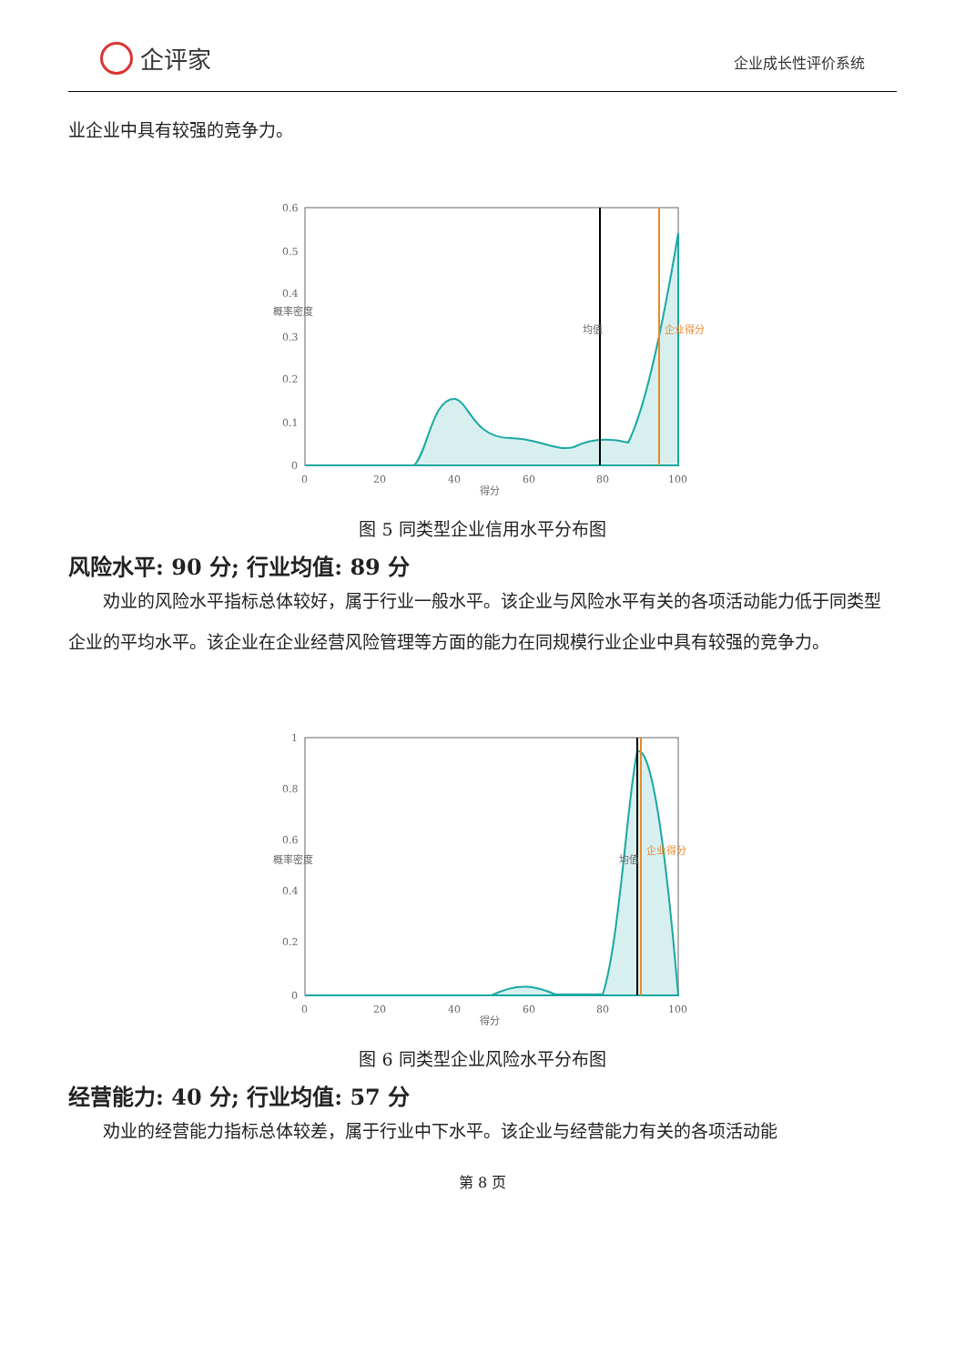企评家
企业成长性评价系统
业企业中具有较强的竞争力。
0.6
0.5
0.4
0.3
0.2
0.1
0
0
20
40
60
80
100
得分
概率密度
均值
企业得分
图 5 同类型企业信用水平分布图
风险水平: 90 分; 行业均值: 89 分
劝业的风险水平指标总体较好，属于行业一般水平。该企业与风险水平有关的各项活动能力低于同类型企业的平均水平。该企业在企业经营风险管理等方面的能力在同规模行业企业中具有较强的竞争力。
1
0.8
0.6
0.4
0.2
0
0
20
40
60
80
100
得分
概率密度
均值
企业得分
图 6 同类型企业风险水平分布图
经营能力: 40 分; 行业均值: 57 分
劝业的经营能力指标总体较差，属于行业中下水平。该企业与经营能力有关的各项活动能
第 8 页